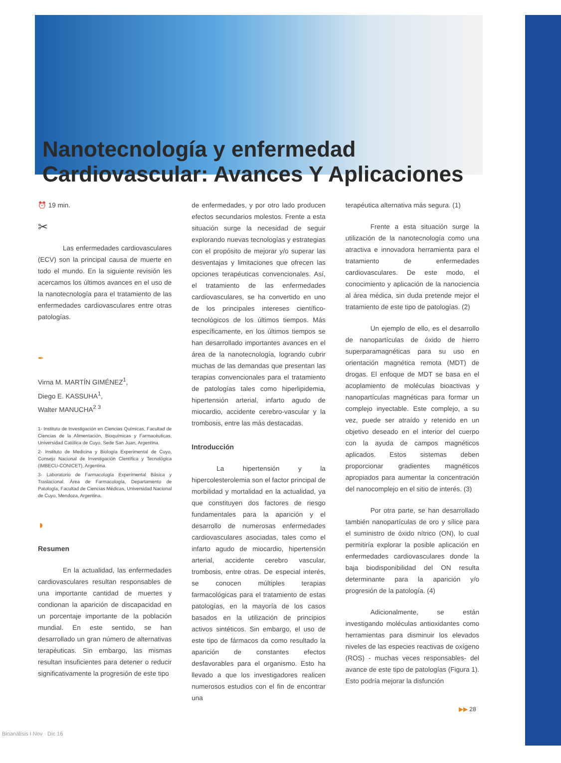Nanotecnología y enfermedad
Cardiovascular: Avances Y Aplicaciones
⏰ 19 min.
✂
Las enfermedades cardiovasculares (ECV) son la principal causa de muerte en todo el mundo. En la siguiente revisión les acercamos los últimos avances en el uso de la nanotecnología para el tratamiento de las enfermedades cardiovasculares entre otras patologías.
✒
Virna M. MARTÍN GIMÉNEZ<sup>1</sup>,
Diego E. KASSUHA<sup>1</sup>,
Walter MANUCHA<sup>2 3</sup>
1- Instituto de Investigación en Ciencias Químicas, Facultad de Ciencias de la Alimentación, Bioquímicas y Farmacéuticas, Universidad Católica de Cuyo, Sede San Juan, Argentina.
2- Instituto de Medicina y Biología Experimental de Cuyo, Consejo Nacional de Investigación Científica y Tecnológica (IMBECU-CONICET), Argentina.
3- Laboratorio de Farmacología Experimental Básica y Traslacional. Área de Farmacología, Departamento de Patología, Facultad de Ciencias Médicas, Universidad Nacional de Cuyo, Mendoza, Argentina.
◗
Resumen
En la actualidad, las enfermedades cardiovasculares resultan responsables de una importante cantidad de muertes y condionan la aparición de discapacidad en un porcentaje importante de la población mundial. En este sentido, se han desarrollado un gran número de alternativas terapéuticas. Sin embargo, las mismas resultan insuficientes para detener o reducir significativamente la progresión de este tipo
de enfermedades, y por otro lado producen efectos secundarios molestos. Frente a esta situación surge la necesidad de seguir explorando nuevas tecnologías y estrategias con el propósito de mejorar y/o superar las desventajas y limitaciones que ofrecen las opciones terapéuticas convencionales. Así, el tratamiento de las enfermedades cardiovasculares, se ha convertido en uno de los principales intereses científico-tecnológicos de los últimos tiempos. Más específicamente, en los últimos tiempos se han desarrollado importantes avances en el área de la nanotecnología, logrando cubrir muchas de las demandas que presentan las terapias convencionales para el tratamiento de patologías tales como hiperlipidemia, hipertensión arterial, infarto agudo de miocardio, accidente cerebro-vascular y la trombosis, entre las más destacadas.
Introducción
La hipertensión y la hipercolesterolemia son el factor principal de morbilidad y mortalidad en la actualidad, ya que constituyen dos factores de riesgo fundamentales para la aparición y el desarrollo de numerosas enfermedades cardiovasculares asociadas, tales como el infarto agudo de miocardio, hipertensión arterial, accidente cerebro vascular, trombosis, entre otras. De especial interés, se conocen múltiples terapias farmacológicas para el tratamiento de estas patologías, en la mayoría de los casos basados en la utilización de principios activos sintéticos. Sin embargo, el uso de este tipo de fármacos da como resultado la aparición de constantes efectos desfavorables para el organismo. Esto ha llevado a que los investigadores realicen numerosos estudios con el fin de encontrar una
terapéutica alternativa más segura. (1)
Frente a esta situación surge la utilización de la nanotecnología como una atractiva e innovadora herramienta para el tratamiento de enfermedades cardiovasculares. De este modo, el conocimiento y aplicación de la nanociencia al área médica, sin duda pretende mejor el tratamiento de este tipo de patologías. (2)
Un ejemplo de ello, es el desarrollo de nanopartículas de óxido de hierro superparamagnéticas para su uso en orientación magnética remota (MDT) de drogas. El enfoque de MDT se basa en el acoplamiento de moléculas bioactivas y nanopartículas magnéticas para formar un complejo inyectable. Este complejo, a su vez, puede ser atraído y retenido en un objetivo deseado en el interior del cuerpo con la ayuda de campos magnéticos aplicados. Estos sistemas deben proporcionar gradientes magnéticos apropiados para aumentar la concentración del nanocomplejo en el sitio de interés. (3)
Por otra parte, se han desarrollado también nanopartículas de oro y sílice para el suministro de óxido nítrico (ON), lo cual permitiría explorar la posible aplicación en enfermedades cardiovasculares donde la baja biodisponibilidad del ON resulta determinante para la aparición y/o progresión de la patología. (4)
Adicionalmente, se están investigando moléculas antioxidantes como herramientas para disminuir los elevados niveles de las especies reactivas de oxígeno (ROS) - muchas veces responsables- del avance de este tipo de patologías (Figura 1). Esto podría mejorar la disfunción
▶▶ 28
Bioanálisis I Nov · Dic 16